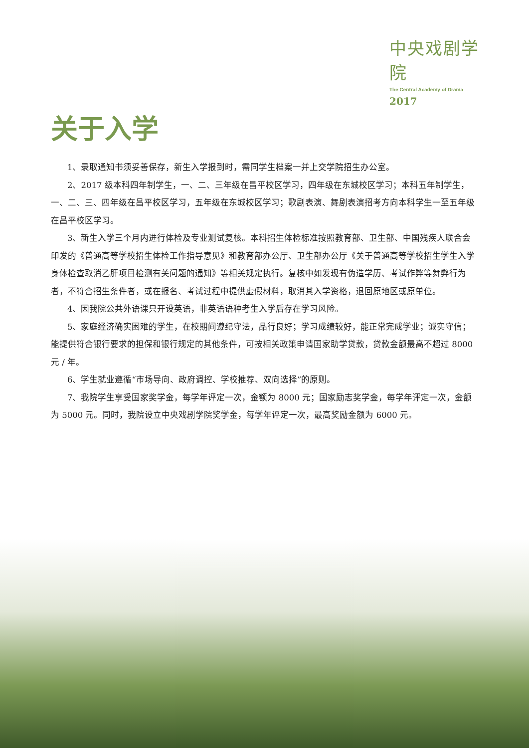中央戏剧学院
The Central Academy of Drama
2017
关于入学
1、录取通知书须妥善保存，新生入学报到时，需同学生档案一并上交学院招生办公室。
2、2017 级本科四年制学生，一、二、三年级在昌平校区学习，四年级在东城校区学习；本科五年制学生，一、二、三、四年级在昌平校区学习，五年级在东城校区学习；歌剧表演、舞剧表演招考方向本科学生一至五年级在昌平校区学习。
3、新生入学三个月内进行体检及专业测试复核。本科招生体检标准按照教育部、卫生部、中国残疾人联合会印发的《普通高等学校招生体检工作指导意见》和教育部办公厅、卫生部办公厅《关于普通高等学校招生学生入学身体检查取消乙肝项目检测有关问题的通知》等相关规定执行。复核中如发现有伪造学历、考试作弊等舞弊行为者，不符合招生条件者，或在报名、考试过程中提供虚假材料，取消其入学资格，退回原地区或原单位。
4、因我院公共外语课只开设英语，非英语语种考生入学后存在学习风险。
5、家庭经济确实困难的学生，在校期间遵纪守法，品行良好；学习成绩较好，能正常完成学业；诚实守信；能提供符合银行要求的担保和银行规定的其他条件，可按相关政策申请国家助学贷款，贷款金额最高不超过 8000 元 / 年。
6、学生就业遵循“市场导向、政府调控、学校推荐、双向选择”的原则。
7、我院学生享受国家奖学金，每学年评定一次，金额为 8000 元；国家励志奖学金，每学年评定一次，金额为 5000 元。同时，我院设立中央戏剧学院奖学金，每学年评定一次，最高奖励金额为 6000 元。